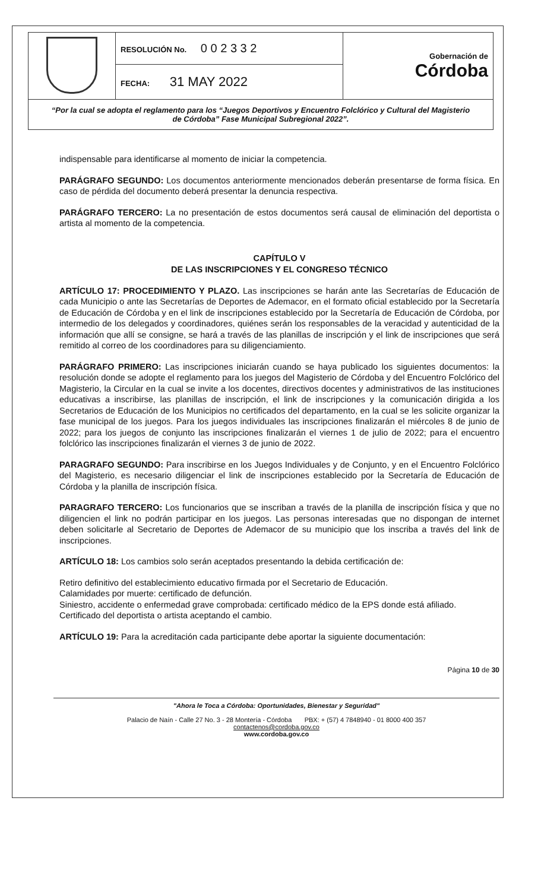| | RESOLUCIÓN No. 0 0 2 3 3 2 | Gobernación de Córdoba |
| | FECHA: 31 MAY 2022 | |
| “Por la cual se adopta el reglamento para los “Juegos Deportivos y Encuentro Folclórico y Cultural del Magisterio de Córdoba” Fase Municipal Subregional 2022”. | | |
indispensable para identificarse al momento de iniciar la competencia.
PARÁGRAFO SEGUNDO: Los documentos anteriormente mencionados deberán presentarse de forma física. En caso de pérdida del documento deberá presentar la denuncia respectiva.
PARÁGRAFO TERCERO: La no presentación de estos documentos será causal de eliminación del deportista o artista al momento de la competencia.
CAPÍTULO V
DE LAS INSCRIPCIONES Y EL CONGRESO TÉCNICO
ARTÍCULO 17: PROCEDIMIENTO Y PLAZO. Las inscripciones se harán ante las Secretarías de Educación de cada Municipio o ante las Secretarías de Deportes de Ademacor, en el formato oficial establecido por la Secretaría de Educación de Córdoba y en el link de inscripciones establecido por la Secretaría de Educación de Córdoba, por intermedio de los delegados y coordinadores, quiénes serán los responsables de la veracidad y autenticidad de la información que allí se consigne, se hará a través de las planillas de inscripción y el link de inscripciones que será remitido al correo de los coordinadores para su diligenciamiento.
PARÁGRAFO PRIMERO: Las inscripciones iniciarán cuando se haya publicado los siguientes documentos: la resolución donde se adopte el reglamento para los juegos del Magisterio de Córdoba y del Encuentro Folclórico del Magisterio, la Circular en la cual se invite a los docentes, directivos docentes y administrativos de las instituciones educativas a inscribirse, las planillas de inscripción, el link de inscripciones y la comunicación dirigida a los Secretarios de Educación de los Municipios no certificados del departamento, en la cual se les solicite organizar la fase municipal de los juegos. Para los juegos individuales las inscripciones finalizarán el miércoles 8 de junio de 2022; para los juegos de conjunto las inscripciones finalizarán el viernes 1 de julio de 2022; para el encuentro folclórico las inscripciones finalizarán el viernes 3 de junio de 2022.
PARAGRAFO SEGUNDO: Para inscribirse en los Juegos Individuales y de Conjunto, y en el Encuentro Folclórico del Magisterio, es necesario diligenciar el link de inscripciones establecido por la Secretaría de Educación de Córdoba y la planilla de inscripción física.
PARAGRAFO TERCERO: Los funcionarios que se inscriban a través de la planilla de inscripción física y que no diligencien el link no podrán participar en los juegos. Las personas interesadas que no dispongan de internet deben solicitarle al Secretario de Deportes de Ademacor de su municipio que los inscriba a través del link de inscripciones.
ARTÍCULO 18: Los cambios solo serán aceptados presentando la debida certificación de:
Retiro definitivo del establecimiento educativo firmada por el Secretario de Educación.
Calamidades por muerte: certificado de defunción.
Siniestro, accidente o enfermedad grave comprobada: certificado médico de la EPS donde está afiliado.
Certificado del deportista o artista aceptando el cambio.
ARTÍCULO 19: Para la acreditación cada participante debe aportar la siguiente documentación:
Página 10 de 30
"Ahora le Toca a Córdoba: Oportunidades, Bienestar y Seguridad"
Palacio de Naín - Calle 27 No. 3 - 28 Montería - Córdoba PBX: + (57) 4 7848940 - 01 8000 400 357
contactenos@cordoba.gov.co
www.cordoba.gov.co